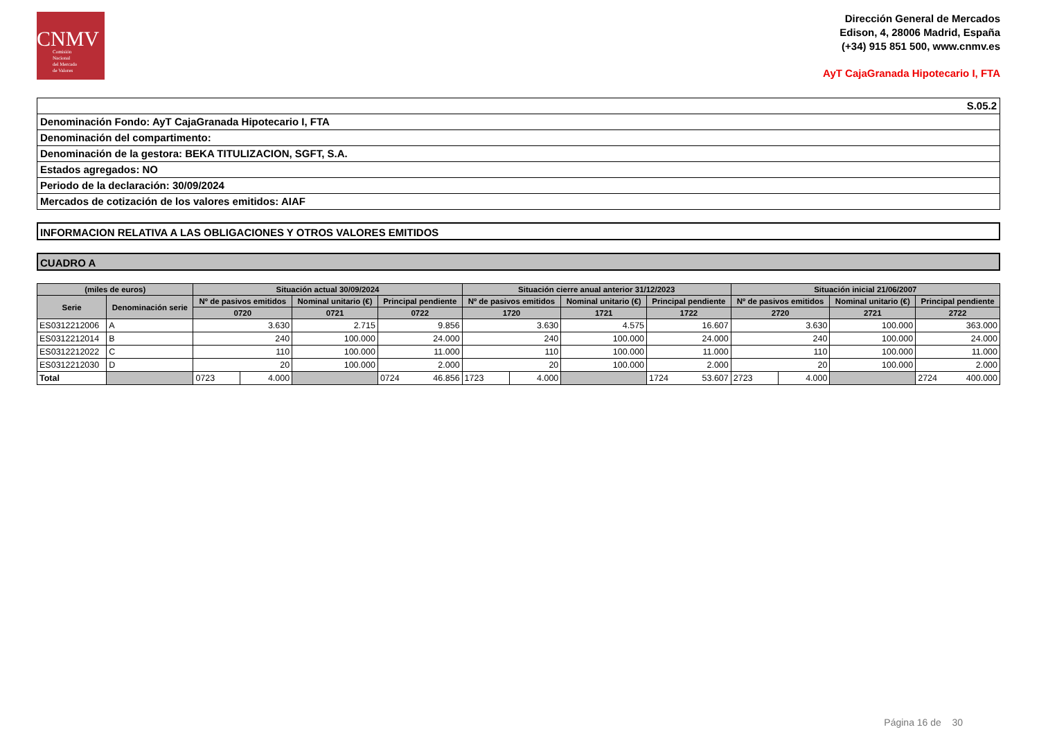CNMV
Comisión
Nacional
del Mercado
de Valores
Dirección General de Mercados
Edison, 4, 28006 Madrid, España
(+34) 915 851 500, www.cnmv.es
AyT CajaGranada Hipotecario I, FTA
S.05.2
Denominación Fondo: AyT CajaGranada Hipotecario I, FTA
Denominación del compartimento:
Denominación de la gestora: BEKA TITULIZACION, SGFT, S.A.
Estados agregados: NO
Periodo de la declaración: 30/09/2024
Mercados de cotización de los valores emitidos: AIAF
INFORMACION RELATIVA A LAS OBLIGACIONES Y OTROS VALORES EMITIDOS
CUADRO A
| (miles de euros) | | Situación actual 30/09/2024 | | | | Situación cierre anual anterior 31/12/2023 | | | | Situación inicial 21/06/2007 | | | |
| --- | --- | --- | --- | --- | --- | --- | --- | --- | --- | --- | --- | --- | --- |
| Serie | Denominación serie | Nº de pasivos emitidos | | Nominal unitario (€) | Principal pendiente | Nº de pasivos emitidos | | Nominal unitario (€) | Principal pendiente | Nº de pasivos emitidos | | Nominal unitario (€) | Principal pendiente |
| | | 0720 | | 0721 | 0722 | 1720 | | 1721 | 1722 | 2720 | | 2721 | 2722 |
| ES0312212006 | A | 3.630 | | 2.715 | 9.856 | 3.630 | | 4.575 | 16.607 | 3.630 | | 100.000 | 363.000 |
| ES0312212014 | B | 240 | | 100.000 | 24.000 | 240 | | 100.000 | 24.000 | 240 | | 100.000 | 24.000 |
| ES0312212022 | C | 110 | | 100.000 | 11.000 | 110 | | 100.000 | 11.000 | 110 | | 100.000 | 11.000 |
| ES0312212030 | D | 20 | | 100.000 | 2.000 | 20 | | 100.000 | 2.000 | 20 | | 100.000 | 2.000 |
| Total | | 0723 | 4.000 | | 0724 46.856 | 1723 | 4.000 | | 1724 53.607 | 2723 | 4.000 | | 2724 400.000 |
Página 16 de 30